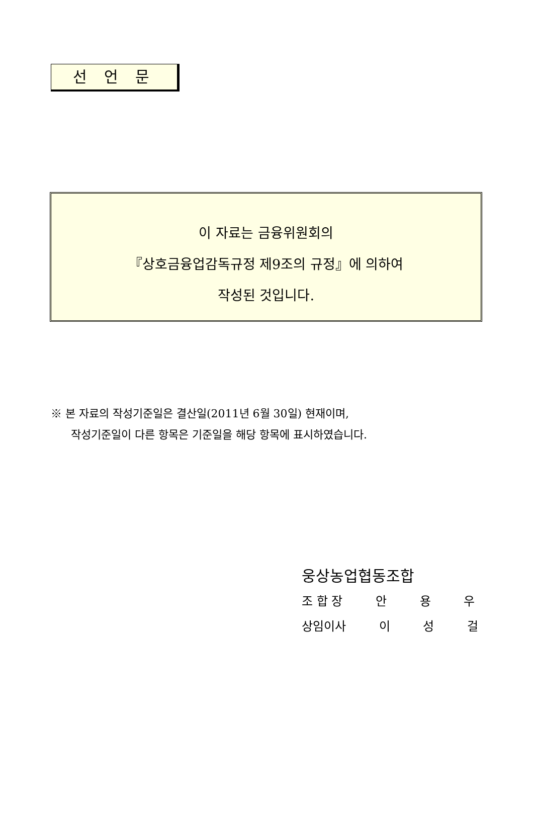선 언 문
이 자료는 금융위원회의
『상호금융업감독규정 제9조의 규정』에 의하여
작성된 것입니다.
※ 본 자료의 작성기준일은 결산일(2011년 6월 30일) 현재이며,
작성기준일이 다른 항목은 기준일을 해당 항목에 표시하였습니다.
웅상농업협동조합
조 합 장 안 용 우
상임이사 이 성 걸